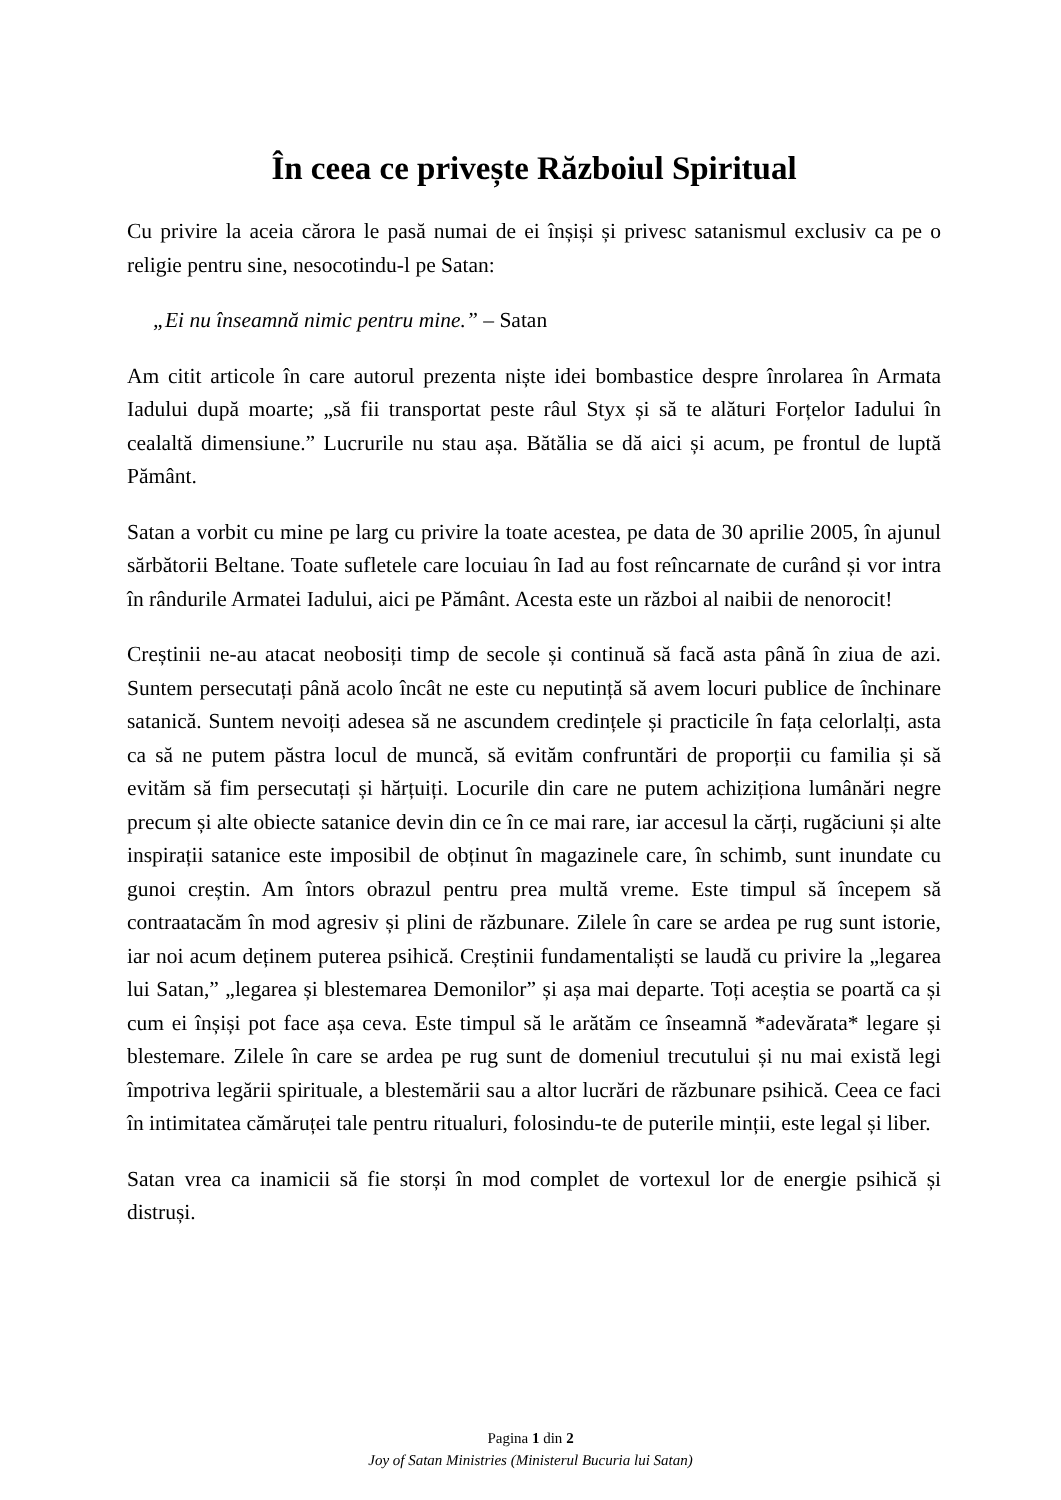În ceea ce privește Războiul Spiritual
Cu privire la aceia cărora le pasă numai de ei înșiși și privesc satanismul exclusiv ca pe o religie pentru sine, nesocotindu-l pe Satan:
„Ei nu înseamnă nimic pentru mine.” – Satan
Am citit articole în care autorul prezenta niște idei bombastice despre înrolarea în Armata Iadului după moarte; „să fii transportat peste râul Styx și să te alături Forțelor Iadului în cealaltă dimensiune.” Lucrurile nu stau așa. Bătălia se dă aici și acum, pe frontul de luptă Pământ.
Satan a vorbit cu mine pe larg cu privire la toate acestea, pe data de 30 aprilie 2005, în ajunul sărbătorii Beltane. Toate sufletele care locuiau în Iad au fost reîncarnate de curând și vor intra în rândurile Armatei Iadului, aici pe Pământ. Acesta este un război al naibii de nenorocit!
Creștinii ne-au atacat neobosiți timp de secole și continuă să facă asta până în ziua de azi. Suntem persecutați până acolo încât ne este cu neputință să avem locuri publice de închinare satanică. Suntem nevoiți adesea să ne ascundem credințele și practicile în fața celorlalți, asta ca să ne putem păstra locul de muncă, să evităm confruntări de proporții cu familia și să evităm să fim persecutați și hărțuiți. Locurile din care ne putem achiziționa lumânări negre precum și alte obiecte satanice devin din ce în ce mai rare, iar accesul la cărți, rugăciuni și alte inspirații satanice este imposibil de obținut în magazinele care, în schimb, sunt inundate cu gunoi creștin. Am întors obrazul pentru prea multă vreme. Este timpul să începem să contraatacăm în mod agresiv și plini de răzbunare. Zilele în care se ardea pe rug sunt istorie, iar noi acum deținem puterea psihică. Creștinii fundamentaliști se laudă cu privire la „legarea lui Satan,” „legarea și blestemarea Demonilor” și așa mai departe. Toți aceștia se poartă ca și cum ei înșiși pot face așa ceva. Este timpul să le arătăm ce înseamnă *adevărata* legare și blestemare. Zilele în care se ardea pe rug sunt de domeniul trecutului și nu mai există legi împotriva legării spirituale, a blestemării sau a altor lucrări de răzbunare psihică. Ceea ce faci în intimitatea cămăruței tale pentru ritualuri, folosindu-te de puterile minții, este legal și liber.
Satan vrea ca inamicii să fie storși în mod complet de vortexul lor de energie psihică și distruși.
Pagina 1 din 2
Joy of Satan Ministries (Ministerul Bucuria lui Satan)